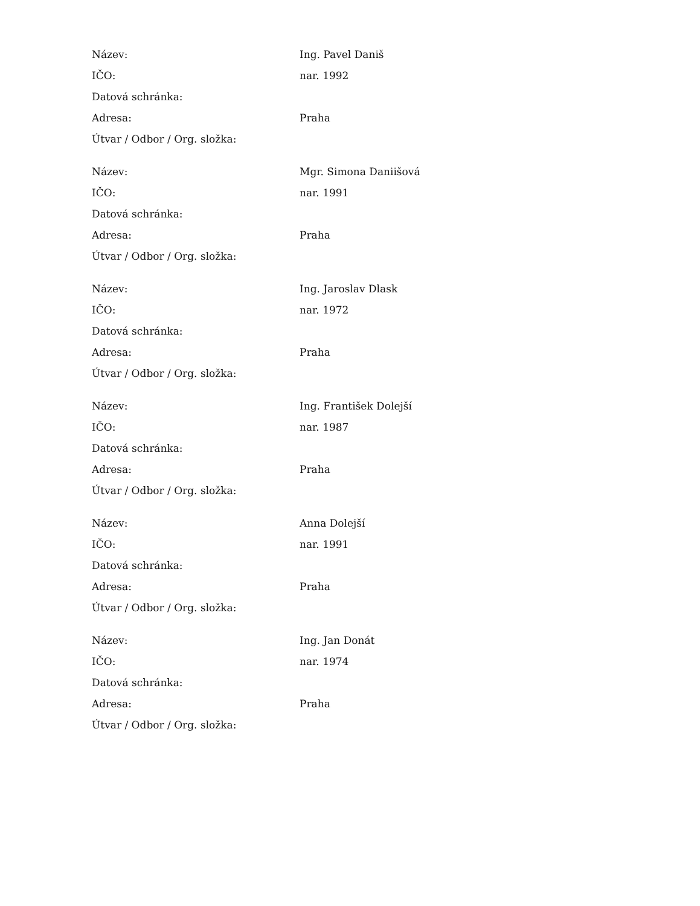| Název: | Ing. Pavel Daniš |
| IČO: | nar. 1992 |
| Datová schránka: | |
| Adresa: | Praha |
| Útvar / Odbor / Org. složka: | |
| Název: | Mgr. Simona Daniišová |
| IČO: | nar. 1991 |
| Datová schránka: | |
| Adresa: | Praha |
| Útvar / Odbor / Org. složka: | |
| Název: | Ing. Jaroslav Dlask |
| IČO: | nar. 1972 |
| Datová schránka: | |
| Adresa: | Praha |
| Útvar / Odbor / Org. složka: | |
| Název: | Ing. František Dolejší |
| IČO: | nar. 1987 |
| Datová schránka: | |
| Adresa: | Praha |
| Útvar / Odbor / Org. složka: | |
| Název: | Anna Dolejší |
| IČO: | nar. 1991 |
| Datová schránka: | |
| Adresa: | Praha |
| Útvar / Odbor / Org. složka: | |
| Název: | Ing. Jan Donát |
| IČO: | nar. 1974 |
| Datová schránka: | |
| Adresa: | Praha |
| Útvar / Odbor / Org. složka: | |